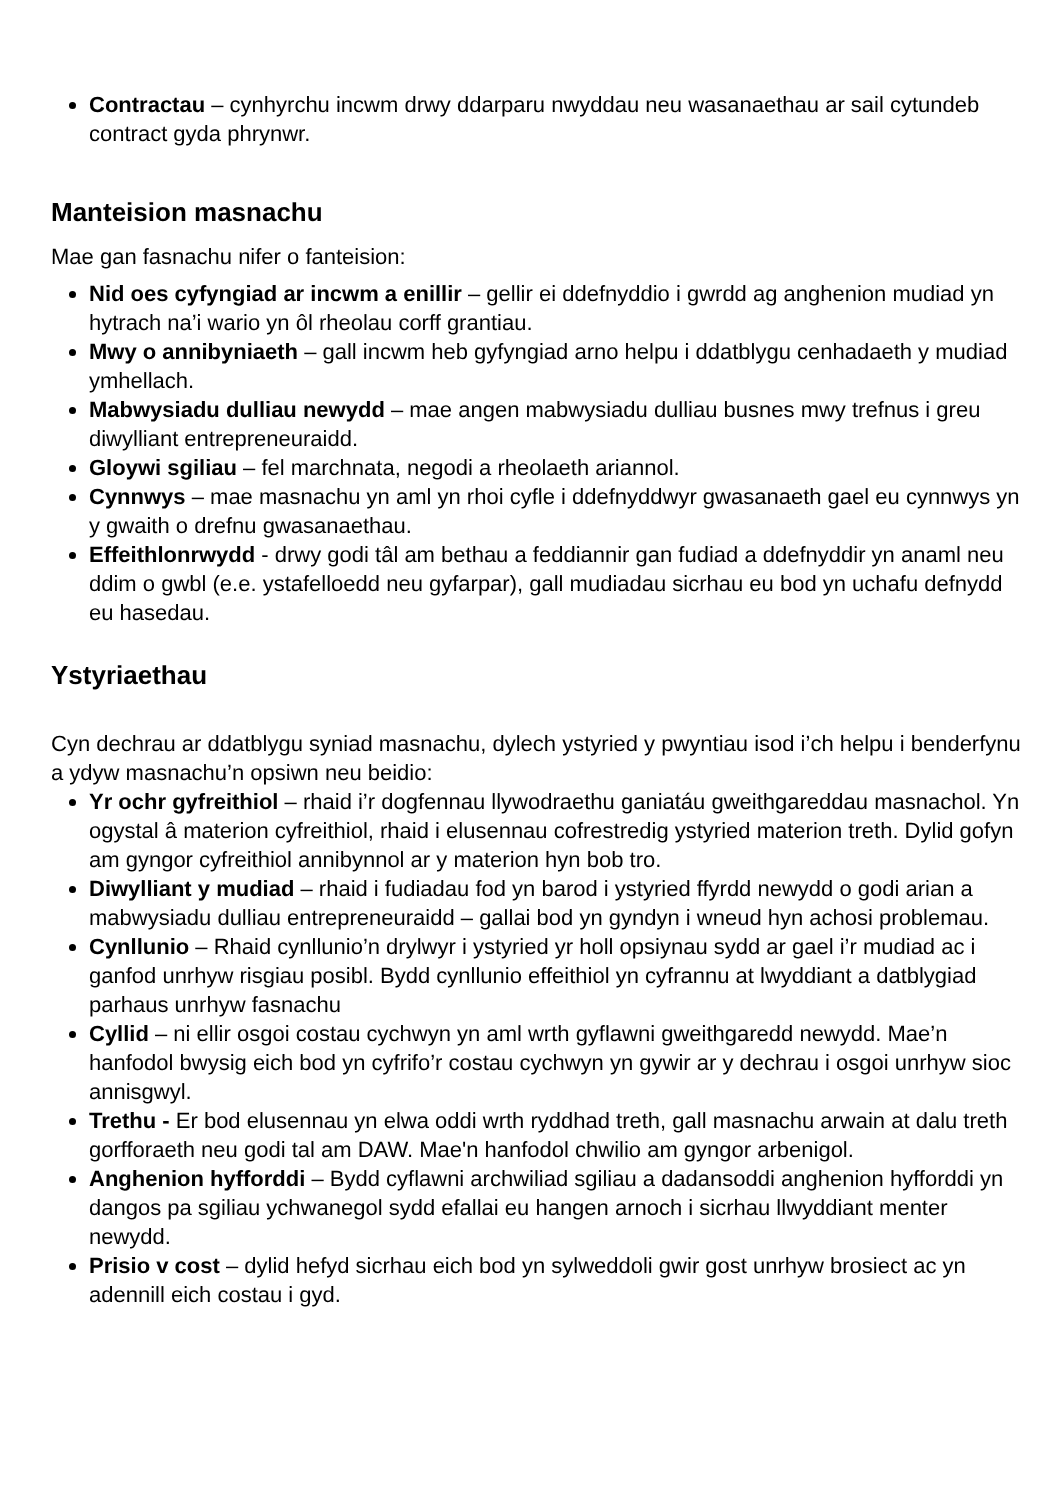Contractau – cynhyrchu incwm drwy ddarparu nwyddau neu wasanaethau ar sail cytundeb contract gyda phrynwr.
Manteision masnachu
Mae gan fasnachu nifer o fanteision:
Nid oes cyfyngiad ar incwm a enillir – gellir ei ddefnyddio i gwrdd ag anghenion mudiad yn hytrach na’i wario yn ôl rheolau corff grantiau.
Mwy o annibyniaeth – gall incwm heb gyfyngiad arno helpu i ddatblygu cenhadaeth y mudiad ymhellach.
Mabwysiadu dulliau newydd – mae angen mabwysiadu dulliau busnes mwy trefnus i greu diwylliant entrepreneuraidd.
Gloywi sgiliau – fel marchnata, negodi a rheolaeth ariannol.
Cynnwys – mae masnachu yn aml yn rhoi cyfle i ddefnyddwyr gwasanaeth gael eu cynnwys yn y gwaith o drefnu gwasanaethau.
Effeithlonrwydd - drwy godi tâl am bethau a feddiannir gan fudiad a ddefnyddir yn anaml neu ddim o gwbl (e.e. ystafelloedd neu gyfarpar), gall mudiadau sicrhau eu bod yn uchafu defnydd eu hasedau.
Ystyriaethau
Cyn dechrau ar ddatblygu syniad masnachu, dylech ystyried y pwyntiau isod i’ch helpu i benderfynu a ydyw masnachu’n opsiwn neu beidio:
Yr ochr gyfreithiol – rhaid i’r dogfennau llywodraethu ganiatáu gweithgareddau masnachol. Yn ogystal â materion cyfreithiol, rhaid i elusennau cofrestredig ystyried materion treth. Dylid gofyn am gyngor cyfreithiol annibynnol ar y materion hyn bob tro.
Diwylliant y mudiad – rhaid i fudiadau fod yn barod i ystyried ffyrdd newydd o godi arian a mabwysiadu dulliau entrepreneuraidd – gallai bod yn gyndyn i wneud hyn achosi problemau.
Cynllunio – Rhaid cynllunio’n drylwyr i ystyried yr holl opsiynau sydd ar gael i’r mudiad ac i ganfod unrhyw risgiau posibl. Bydd cynllunio effeithiol yn cyfrannu at lwyddiant a datblygiad parhaus unrhyw fasnachu
Cyllid – ni ellir osgoi costau cychwyn yn aml wrth gyflawni gweithgaredd newydd. Mae’n hanfodol bwysig eich bod yn cyfrifo’r costau cychwyn yn gywir ar y dechrau i osgoi unrhyw sioc annisgwyl.
Trethu - Er bod elusennau yn elwa oddi wrth ryddhad treth, gall masnachu arwain at dalu treth gorfforaeth neu godi tal am DAW. Mae'n hanfodol chwilio am gyngor arbenigol.
Anghenion hyfforddi – Bydd cyflawni archwiliad sgiliau a dadansoddi anghenion hyfforddi yn dangos pa sgiliau ychwanegol sydd efallai eu hangen arnoch i sicrhau llwyddiant menter newydd.
Prisio v cost – dylid hefyd sicrhau eich bod yn sylweddoli gwir gost unrhyw brosiect ac yn adennill eich costau i gyd.